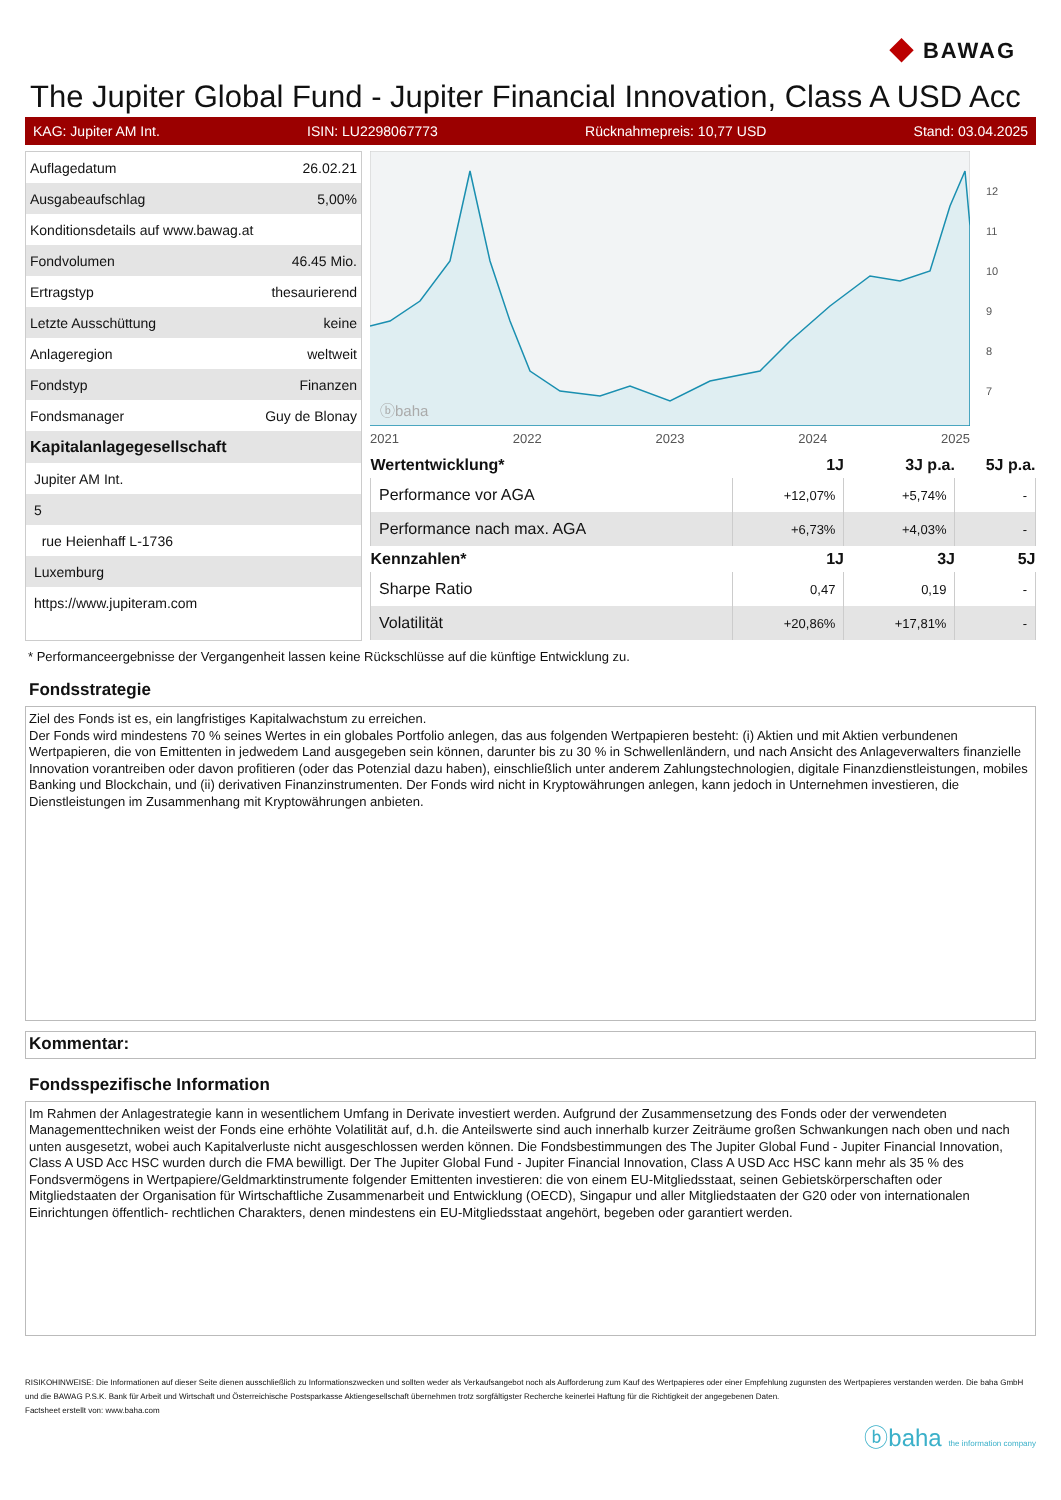◆ BAWAG
The Jupiter Global Fund - Jupiter Financial Innovation, Class A USD Acc
KAG: Jupiter AM Int. ISIN: LU2298067773 Rücknahmepreis: 10,77 USD Stand: 03.04.2025
| Auflagedatum | 26.02.21 |
| Ausgabeaufschlag | 5,00% |
| Konditionsdetails auf www.bawag.at | |
| Fondvolumen | 46.45 Mio. |
| Ertragstyp | thesaurierend |
| Letzte Ausschüttung | keine |
| Anlageregion | weltweit |
| Fondstyp | Finanzen |
| Fondsmanager | Guy de Blonay |
| Kapitalanlagegesellschaft | |
| Jupiter AM Int. | |
| 5 | |
| rue Heienhaff L-1736 | |
| Luxemburg | |
| https://www.jupiteram.com | |
ⓑbaha
12
11
10
9
8
7
2021 2022 2023 2024 2025
| Wertentwicklung* | 1J | 3J p.a. | 5J p.a. |
| --- | --- | --- | --- |
| Performance vor AGA | +12,07% | +5,74% | - |
| Performance nach max. AGA | +6,73% | +4,03% | - |
| Kennzahlen* | 1J | 3J | 5J |
| Sharpe Ratio | 0,47 | 0,19 | - |
| Volatilität | +20,86% | +17,81% | - |
* Performanceergebnisse der Vergangenheit lassen keine Rückschlüsse auf die künftige Entwicklung zu.
Fondsstrategie
Ziel des Fonds ist es, ein langfristiges Kapitalwachstum zu erreichen.
Der Fonds wird mindestens 70 % seines Wertes in ein globales Portfolio anlegen, das aus folgenden Wertpapieren besteht: (i) Aktien und mit Aktien verbundenen Wertpapieren, die von Emittenten in jedwedem Land ausgegeben sein können, darunter bis zu 30 % in Schwellenländern, und nach Ansicht des Anlageverwalters finanzielle Innovation vorantreiben oder davon profitieren (oder das Potenzial dazu haben), einschließlich unter anderem Zahlungstechnologien, digitale Finanzdienstleistungen, mobiles Banking und Blockchain, und (ii) derivativen Finanzinstrumenten. Der Fonds wird nicht in Kryptowährungen anlegen, kann jedoch in Unternehmen investieren, die Dienstleistungen im Zusammenhang mit Kryptowährungen anbieten.
Kommentar:
Fondsspezifische Information
Im Rahmen der Anlagestrategie kann in wesentlichem Umfang in Derivate investiert werden. Aufgrund der Zusammensetzung des Fonds oder der verwendeten Managementtechniken weist der Fonds eine erhöhte Volatilität auf, d.h. die Anteilswerte sind auch innerhalb kurzer Zeiträume großen Schwankungen nach oben und nach unten ausgesetzt, wobei auch Kapitalverluste nicht ausgeschlossen werden können. Die Fondsbestimmungen des The Jupiter Global Fund - Jupiter Financial Innovation, Class A USD Acc HSC wurden durch die FMA bewilligt. Der The Jupiter Global Fund - Jupiter Financial Innovation, Class A USD Acc HSC kann mehr als 35 % des Fondsvermögens in Wertpapiere/Geldmarktinstrumente folgender Emittenten investieren: die von einem EU-Mitgliedsstaat, seinen Gebietskörperschaften oder Mitgliedstaaten der Organisation für Wirtschaftliche Zusammenarbeit und Entwicklung (OECD), Singapur und aller Mitgliedstaaten der G20 oder von internationalen Einrichtungen öffentlich- rechtlichen Charakters, denen mindestens ein EU-Mitgliedsstaat angehört, begeben oder garantiert werden.
RISIKOHINWEISE: Die Informationen auf dieser Seite dienen ausschließlich zu Informationszwecken und sollten weder als Verkaufsangebot noch als Aufforderung zum Kauf des Wertpapieres oder einer Empfehlung zugunsten des Wertpapieres verstanden werden. Die baha GmbH und die BAWAG P.S.K. Bank für Arbeit und Wirtschaft und Österreichische Postsparkasse Aktiengesellschaft übernehmen trotz sorgfältigster Recherche keinerlei Haftung für die Richtigkeit der angegebenen Daten.
Factsheet erstellt von: www.baha.com
ⓑbaha the information company